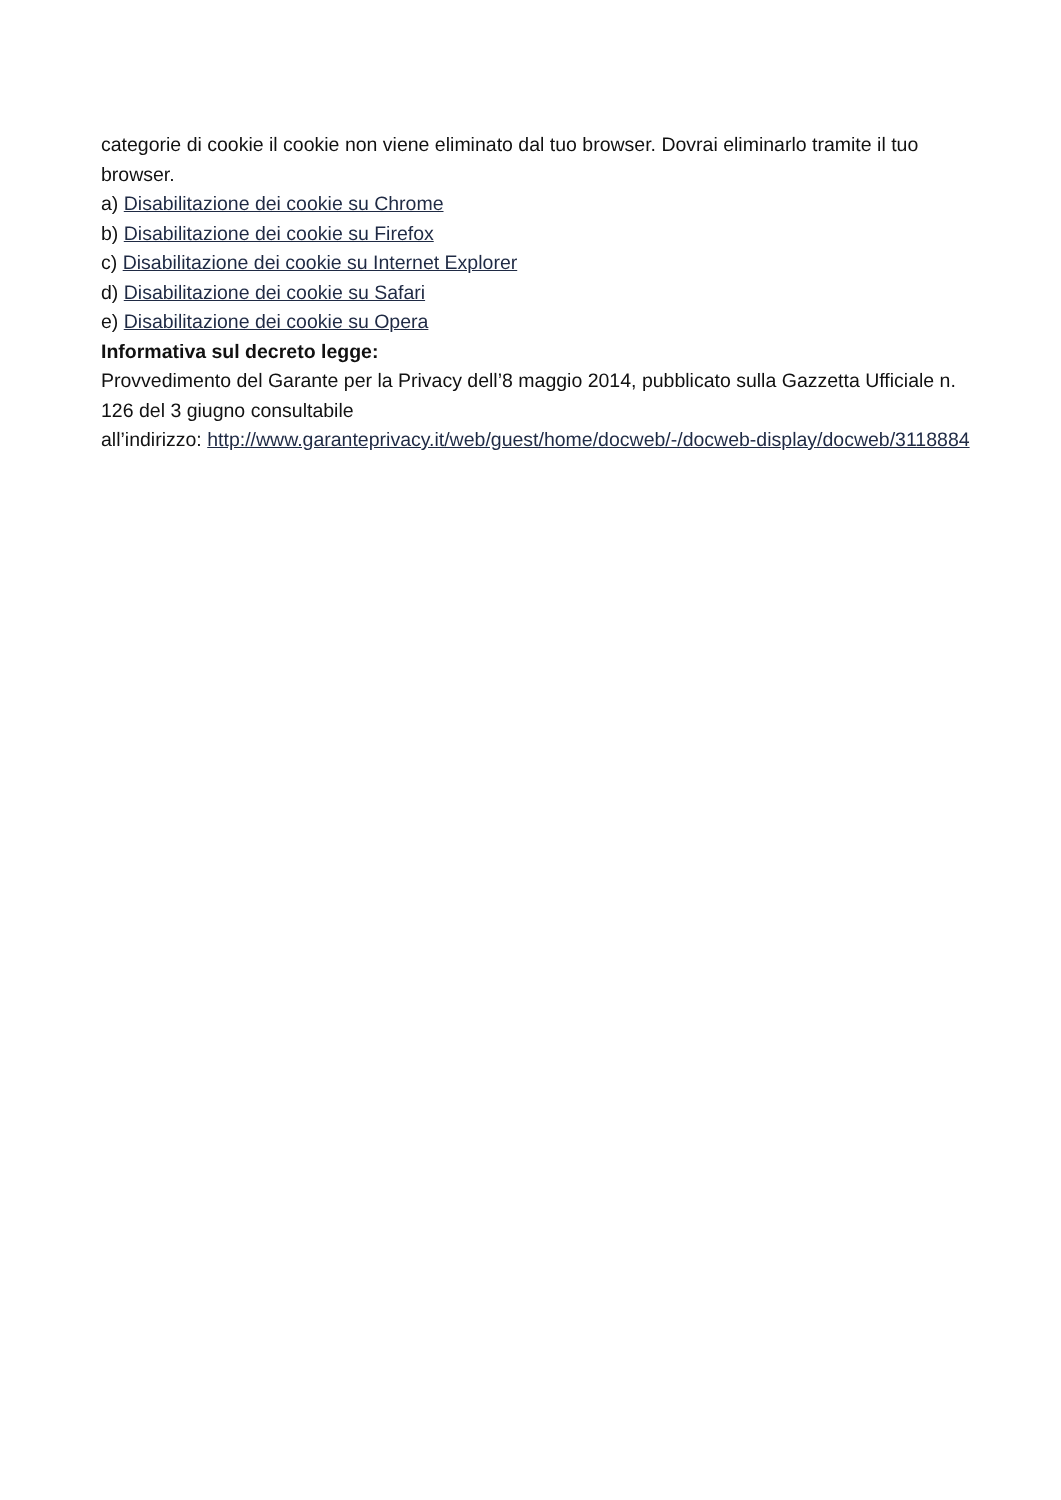categorie di cookie il cookie non viene eliminato dal tuo browser. Dovrai eliminarlo tramite il tuo browser.
a) Disabilitazione dei cookie su Chrome
b) Disabilitazione dei cookie su Firefox
c) Disabilitazione dei cookie su Internet Explorer
d) Disabilitazione dei cookie su Safari
e) Disabilitazione dei cookie su Opera
Informativa sul decreto legge:
Provvedimento del Garante per la Privacy dell’8 maggio 2014, pubblicato sulla Gazzetta Ufficiale n. 126 del 3 giugno consultabile
all’indirizzo: http://www.garanteprivacy.it/web/guest/home/docweb/-/docweb-display/docweb/3118884